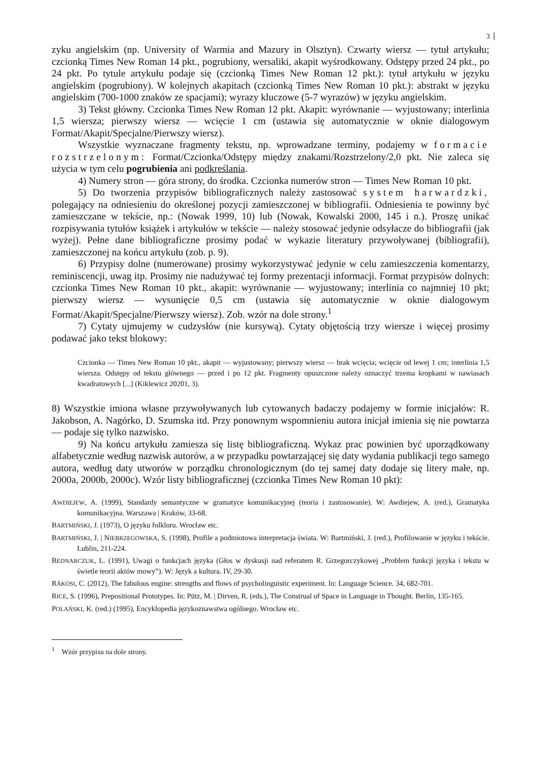3
zyku angielskim (np. University of Warmia and Mazury in Olsztyn). Czwarty wiersz — tytuł artykułu; czcionką Times New Roman 14 pkt., pogrubiony, wersaliki, akapit wyśrodkowany. Odstępy przed 24 pkt., po 24 pkt. Po tytule artykułu podaje się (czcionką Times New Roman 12 pkt.): tytuł artykułu w języku angielskim (pogrubiony). W kolejnych akapitach (czcionką Times New Roman 10 pkt.): abstrakt w języku angielskim (700-1000 znaków ze spacjami); wyrazy kluczowe (5-7 wyrazów) w języku angielskim.
3) Tekst główny. Czcionka Times New Roman 12 pkt. Akapit: wyrównanie — wyjustowany; interlinia 1,5 wiersza; pierwszy wiersz — wcięcie 1 cm (ustawia się automatycznie w oknie dialogowym Format/Akapit/Specjalne/Pierwszy wiersz).
Wszystkie wyznaczane fragmenty tekstu, np. wprowadzane terminy, podajemy w formacie rozstrzelonym: Format/Czcionka/Odstępy między znakami/Rozstrzelony/2,0 pkt. Nie zaleca się użycia w tym celu pogrubienia ani podkreślania.
4) Numery stron — góra strony, do środka. Czcionka numerów stron — Times New Roman 10 pkt.
5) Do tworzenia przypisów bibliograficznych należy zastosować system harwardzki, polegający na odniesieniu do określonej pozycji zamieszczonej w bibliografii. Odniesienia te powinny być zamieszczane w tekście, np.: (Nowak 1999, 10) lub (Nowak, Kowalski 2000, 145 i n.). Proszę unikać rozpisywania tytułów książek i artykułów w tekście — należy stosować jedynie odsyłacze do bibliografii (jak wyżej). Pełne dane bibliograficzne prosimy podać w wykazie literatury przywoływanej (bibliografii), zamieszczonej na końcu artykułu (zob. p. 9).
6) Przypisy dolne (numerowane) prosimy wykorzystywać jedynie w celu zamieszczenia komentarzy, reminiscencji, uwag itp. Prosimy nie nadużywać tej formy prezentacji informacji. Format przypisów dolnych: czcionka Times New Roman 10 pkt., akapit: wyrównanie — wyjustowany; interlinia co najmniej 10 pkt; pierwszy wiersz — wysunięcie 0,5 cm (ustawia się automatycznie w oknie dialogowym Format/Akapit/Specjalne/Pierwszy wiersz). Zob. wzór na dole strony.<sup>1</sup>
7) Cytaty ujmujemy w cudzysłów (nie kursywą). Cytaty objętością trzy wiersze i więcej prosimy podawać jako tekst blokowy:
Czcionka — Times New Roman 10 pkt., akapit — wyjustowany; pierwszy wiersz — brak wcięcia; wcięcie od lewej 1 cm; interlinia 1,5 wiersza. Odstępy od tekstu głównego — przed i po 12 pkt. Fragmenty opuszczone należy oznaczyć trzema kropkami w nawiasach kwadratowych [...] (Kiklewicz 20201, 3).
8) Wszystkie imiona własne przywoływanych lub cytowanych badaczy podajemy w formie inicjałów: R. Jakobson, A. Nagórko, D. Szumska itd. Przy ponownym wspomnieniu autora inicjał imienia się nie powtarza — podaje się tylko nazwisko.
9) Na końcu artykułu zamiesza się listę bibliograficzną. Wykaz prac powinien być uporządkowany alfabetycznie według nazwisk autorów, a w przypadku powtarzającej się daty wydania publikacji tego samego autora, według daty utworów w porządku chronologicznym (do tej samej daty dodaje się litery małe, np. 2000a, 2000b, 2000c). Wzór listy bibliograficznej (czcionka Times New Roman 10 pkt):
AWDIEJEW, A. (1999), Standardy semantyczne w gramatyce komunikacyjnej (teoria i zastosowanie). W: Awdiejew, A. (red.), Gramatyka komunikacyjna. Warszawa | Kraków, 33-68.
BARTMIŃSKI, J. (1973), O języku folkloru. Wrocław etc.
BARTMIŃSKI, J. | NIEBRZEGOWSKA, S. (1998), Profile a podmiotowa interpretacja świata. W: Bartmiński, J. (red.), Profilowanie w języku i tekście. Lublin, 211-224.
BEDNARCZUK, L. (1991), Uwagi o funkcjach języka (Głos w dyskusji nad referatem R. Grzegorczykowej „Problem funkcji języka i tekstu w świetle teorii aktów mowy”). W: Język a kultura. IV, 29-30.
RÁKOSI, C. (2012), The fabulous engine: strengths and flows of psycholinguistic experiment. In: Language Science. 34, 682-701.
RICE, S. (1996), Prepositional Prototypes. In: Pütz, M. | Dirven, R. (eds.), The Construal of Space in Language in Thought. Berlin, 135-165.
POLAŃSKI, K. (red.) (1995), Encyklopedia językoznawstwa ogólnego. Wrocław etc.
<sup>1</sup> Wzór przypisu na dole strony.